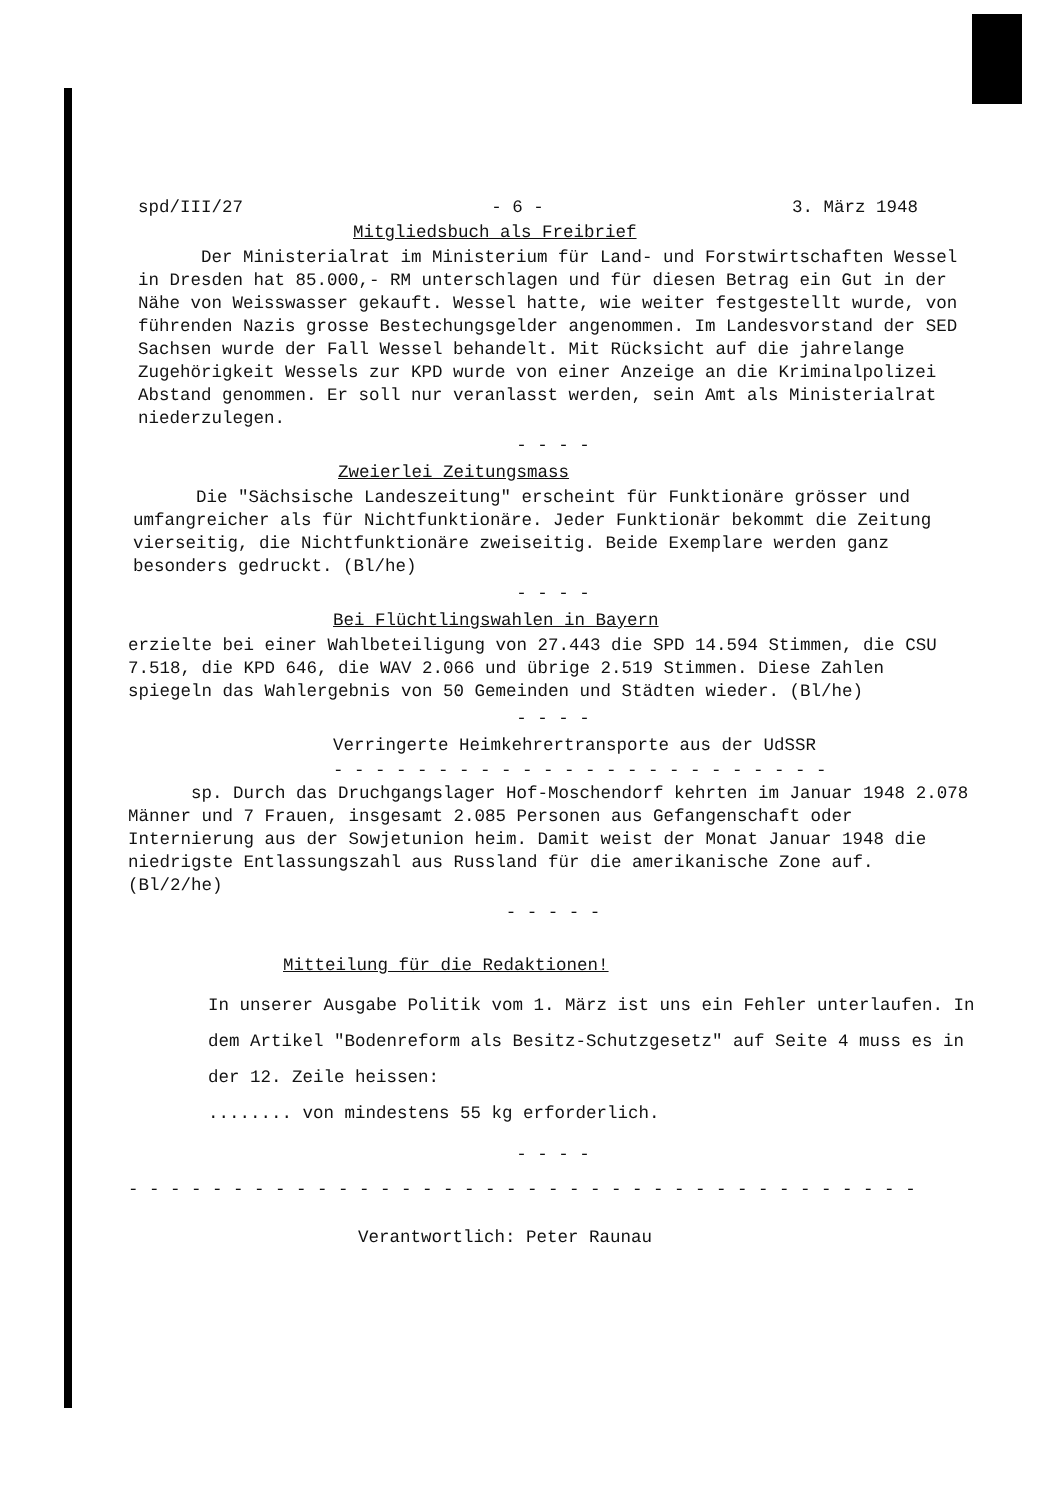spd/III/27 - 6 - 3. März 1948
Mitgliedsbuch als Freibrief
Der Ministerialrat im Ministerium für Land- und Forstwirtschaften Wessel in Dresden hat 85.000,- RM unterschlagen und für diesen Betrag ein Gut in der Nähe von Weisswasser gekauft. Wessel hatte, wie weiter festgestellt wurde, von führenden Nazis grosse Bestechungsgelder angenommen. Im Landesvorstand der SED Sachsen wurde der Fall Wessel behandelt. Mit Rücksicht auf die jahrelange Zugehörigkeit Wessels zur KPD wurde von einer Anzeige an die Kriminalpolizei Abstand genommen. Er soll nur veranlasst werden, sein Amt als Ministerialrat niederzulegen.
- - - -
Zweierlei Zeitungsmass
Die "Sächsische Landeszeitung" erscheint für Funktionäre grösser und umfangreicher als für Nichtfunktionäre. Jeder Funktionär bekommt die Zeitung vierseitig, die Nichtfunktionäre zweiseitig. Beide Exemplare werden ganz besonders gedruckt. (Bl/he)
- - - -
Bei Flüchtlingswahlen in Bayern
erzielte bei einer Wahlbeteiligung von 27.443 die SPD 14.594 Stimmen, die CSU 7.518, die KPD 646, die WAV 2.066 und übrige 2.519 Stimmen. Diese Zahlen spiegeln das Wahlergebnis von 50 Gemeinden und Städten wieder. (Bl/he)
- - - -
Verringerte Heimkehrertransporte aus der UdSSR
- - - - - - - - - - - - - - - - - - - - - - - -
sp. Durch das Druchgangslager Hof-Moschendorf kehrten im Januar 1948 2.078 Männer und 7 Frauen, insgesamt 2.085 Personen aus Gefangenschaft oder Internierung aus der Sowjetunion heim. Damit weist der Monat Januar 1948 die niedrigste Entlassungszahl aus Russland für die amerikanische Zone auf. (Bl/2/he)
- - - - -
Mitteilung für die Redaktionen!
In unserer Ausgabe Politik vom 1. März ist uns ein Fehler unterlaufen. In dem Artikel "Bodenreform als Besitz-Schutzgesetz" auf Seite 4 muss es in der 12. Zeile heissen:
........ von mindestens 55 kg erforderlich.
- - - -
- - - - - - - - - - - - - - - - - - - - - - - - - - - - - - - - - - - - - -
Verantwortlich: Peter Raunau